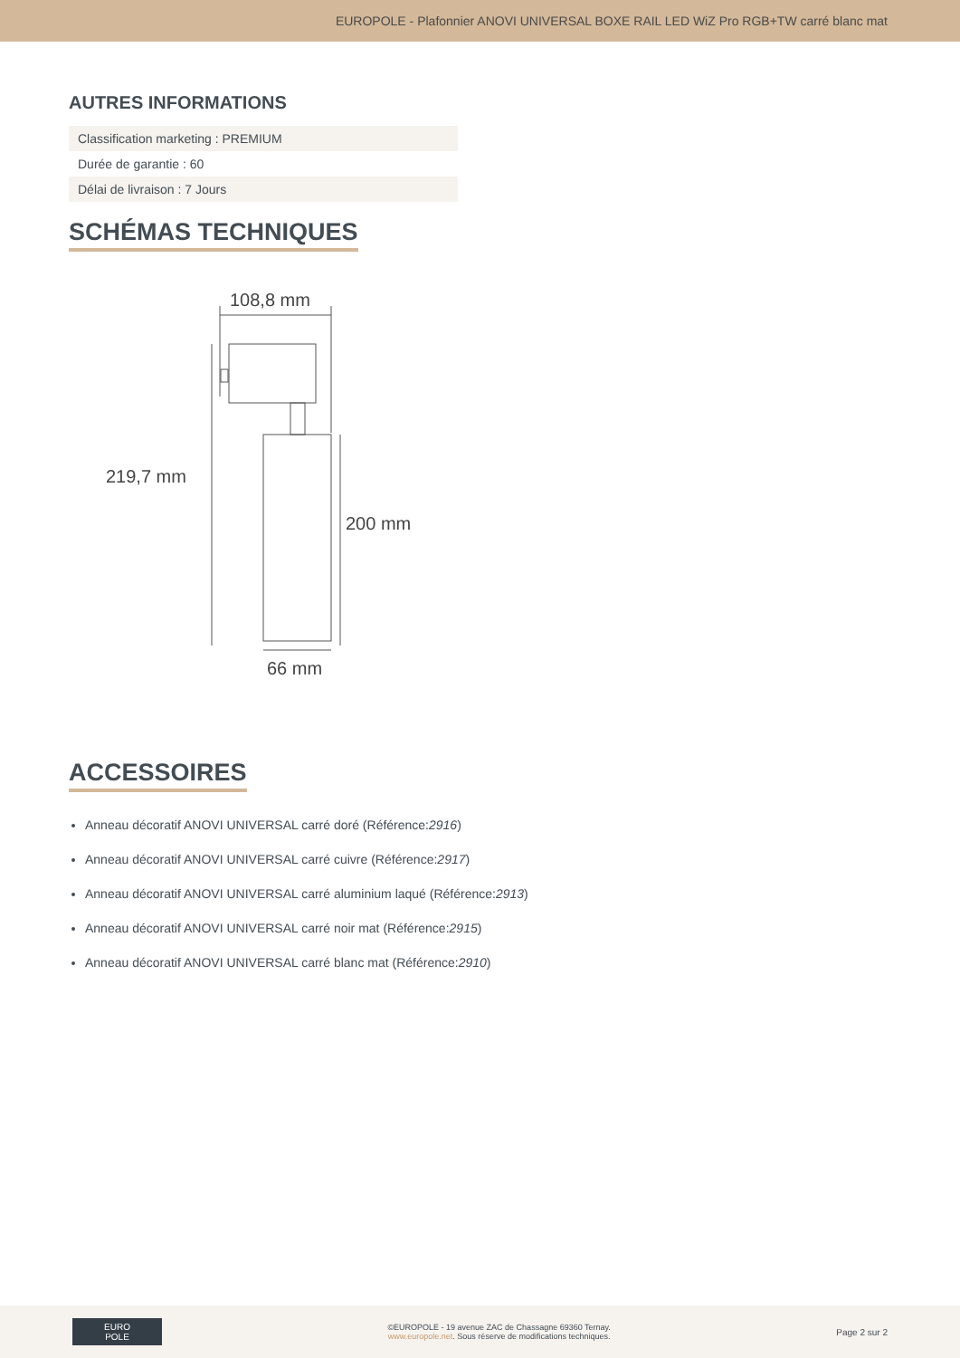EUROPOLE - Plafonnier ANOVI UNIVERSAL BOXE RAIL LED WiZ Pro RGB+TW carré blanc mat
AUTRES INFORMATIONS
| Classification marketing : PREMIUM |
| Durée de garantie : 60 |
| Délai de livraison : 7 Jours |
SCHÉMAS TECHNIQUES
108,8 mm
219,7 mm
200 mm
66 mm
ACCESSOIRES
Anneau décoratif ANOVI UNIVERSAL carré doré (Référence:2916)
Anneau décoratif ANOVI UNIVERSAL carré cuivre (Référence:2917)
Anneau décoratif ANOVI UNIVERSAL carré aluminium laqué (Référence:2913)
Anneau décoratif ANOVI UNIVERSAL carré noir mat (Référence:2915)
Anneau décoratif ANOVI UNIVERSAL carré blanc mat (Référence:2910)
EURO
POLE
©EUROPOLE - 19 avenue ZAC de Chassagne 69360 Ternay.
www.europole.net. Sous réserve de modifications techniques.
Page 2 sur 2